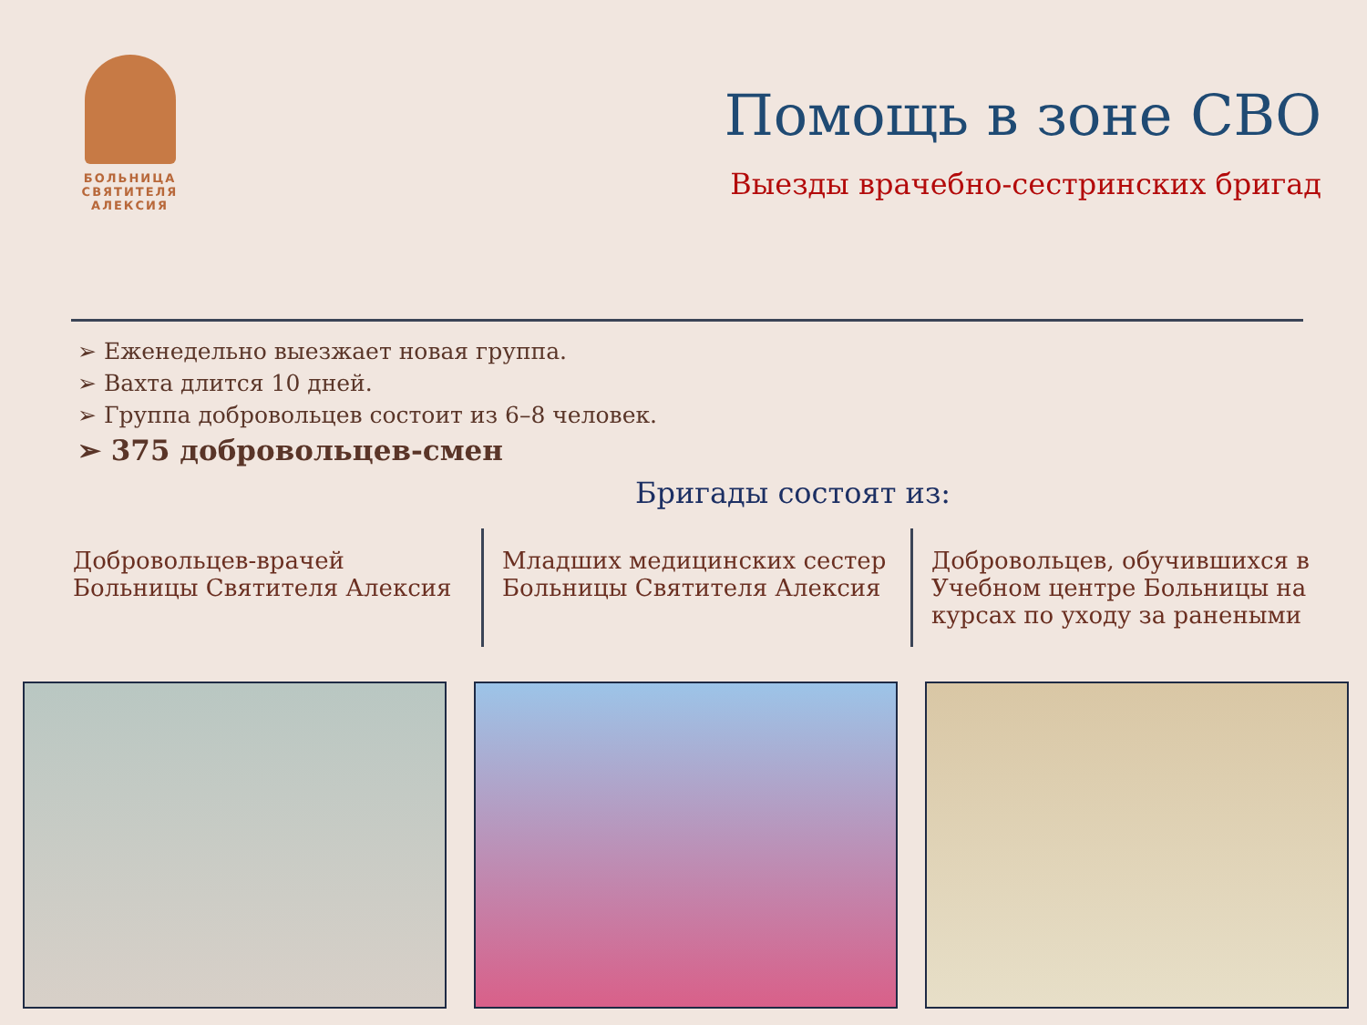БОЛЬНИЦА СВЯТИТЕЛЯ АЛЕКСИЯ
Помощь в зоне СВО
Выезды врачебно-сестринских бригад
➢ Еженедельно выезжает новая группа.
➢ Вахта длится 10 дней.
➢ Группа добровольцев состоит из 6–8 человек.
➢ 375 добровольцев-смен
Бригады состоят из:
Добровольцев-врачей Больницы Святителя Алексия
Младших медицинских сестер Больницы Святителя Алексия
Добровольцев, обучившихся в Учебном центре Больницы на курсах по уходу за ранеными